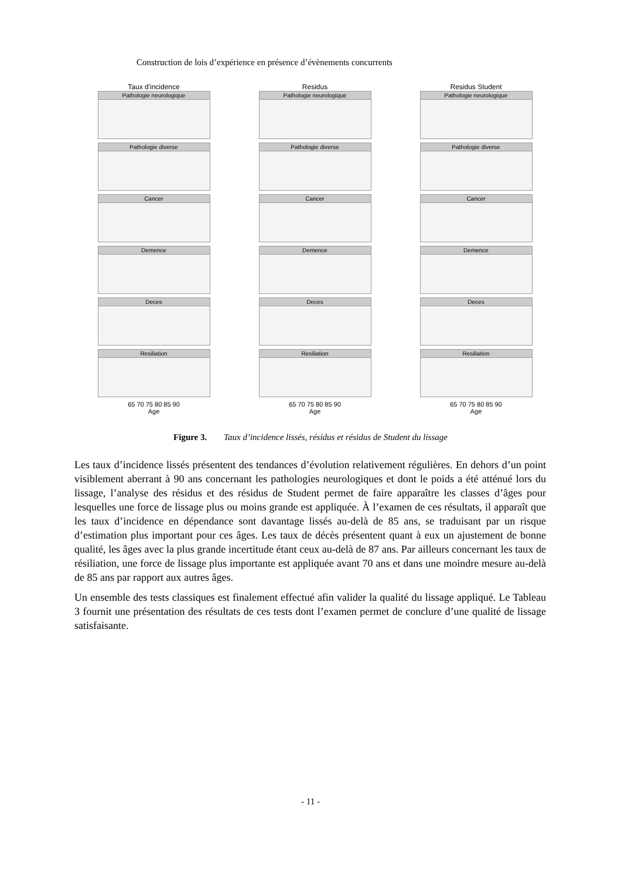Construction de lois d’expérience en présence d’évènements concurrents
Taux d'incidence
Pathologie neurologique
Pathologie diverse
Cancer
Demence
Deces
Resiliation
65 70 75 80 85 90
Age
Residus
Pathologie neurologique
Pathologie diverse
Cancer
Demence
Deces
Resiliation
65 70 75 80 85 90
Age
Residus Student
Pathologie neurologique
Pathologie diverse
Cancer
Demence
Deces
Resiliation
65 70 75 80 85 90
Age
Figure 3. Taux d’incidence lissés, résidus et résidus de Student du lissage
Les taux d’incidence lissés présentent des tendances d’évolution relativement régulières. En dehors d’un point visiblement aberrant à 90 ans concernant les pathologies neurologiques et dont le poids a été atténué lors du lissage, l’analyse des résidus et des résidus de Student permet de faire apparaître les classes d’âges pour lesquelles une force de lissage plus ou moins grande est appliquée. À l’examen de ces résultats, il apparaît que les taux d’incidence en dépendance sont davantage lissés au-delà de 85 ans, se traduisant par un risque d’estimation plus important pour ces âges. Les taux de décès présentent quant à eux un ajustement de bonne qualité, les âges avec la plus grande incertitude étant ceux au-delà de 87 ans. Par ailleurs concernant les taux de résiliation, une force de lissage plus importante est appliquée avant 70 ans et dans une moindre mesure au-delà de 85 ans par rapport aux autres âges.
Un ensemble des tests classiques est finalement effectué afin valider la qualité du lissage appliqué. Le Tableau 3 fournit une présentation des résultats de ces tests dont l’examen permet de conclure d’une qualité de lissage satisfaisante.
- 11 -